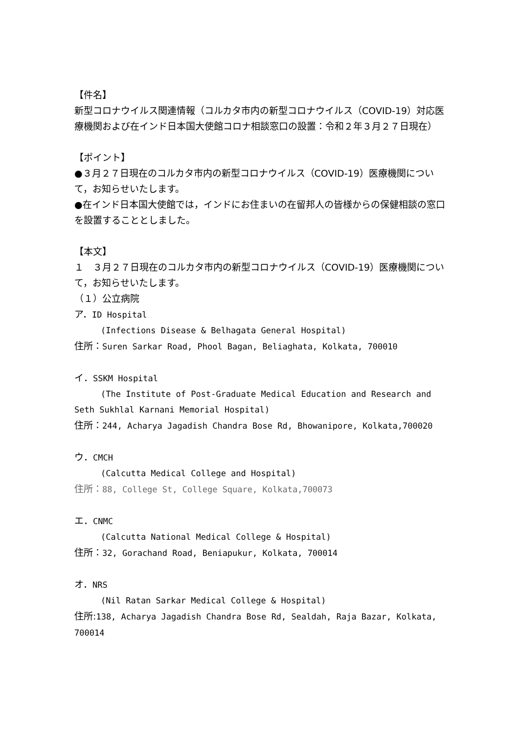【件名】
新型コロナウイルス関連情報（コルカタ市内の新型コロナウイルス（COVID-19）対応医療機関および在インド日本国大使館コロナ相談窓口の設置：令和２年３月２７日現在）
【ポイント】
●３月２７日現在のコルカタ市内の新型コロナウイルス（COVID-19）医療機関について，お知らせいたします。
●在インド日本国大使館では，インドにお住まいの在留邦人の皆様からの保健相談の窓口を設置することとしました。
【本文】
１　３月２７日現在のコルカタ市内の新型コロナウイルス（COVID-19）医療機関について，お知らせいたします。
（１）公立病院
ア．ID Hospital
(Infections Disease & Belhagata General Hospital)
住所：Suren Sarkar Road, Phool Bagan, Beliaghata, Kolkata, 700010
イ．SSKM Hospital
(The Institute of Post-Graduate Medical Education and Research and Seth Sukhlal Karnani Memorial Hospital)
住所：244, Acharya Jagadish Chandra Bose Rd, Bhowanipore, Kolkata,700020
ウ．CMCH
(Calcutta Medical College and Hospital)
住所：88, College St, College Square, Kolkata,700073
エ．CNMC
(Calcutta National Medical College & Hospital)
住所：32, Gorachand Road, Beniapukur, Kolkata, 700014
オ．NRS
(Nil Ratan Sarkar Medical College & Hospital)
住所:138, Acharya Jagadish Chandra Bose Rd, Sealdah, Raja Bazar, Kolkata, 700014